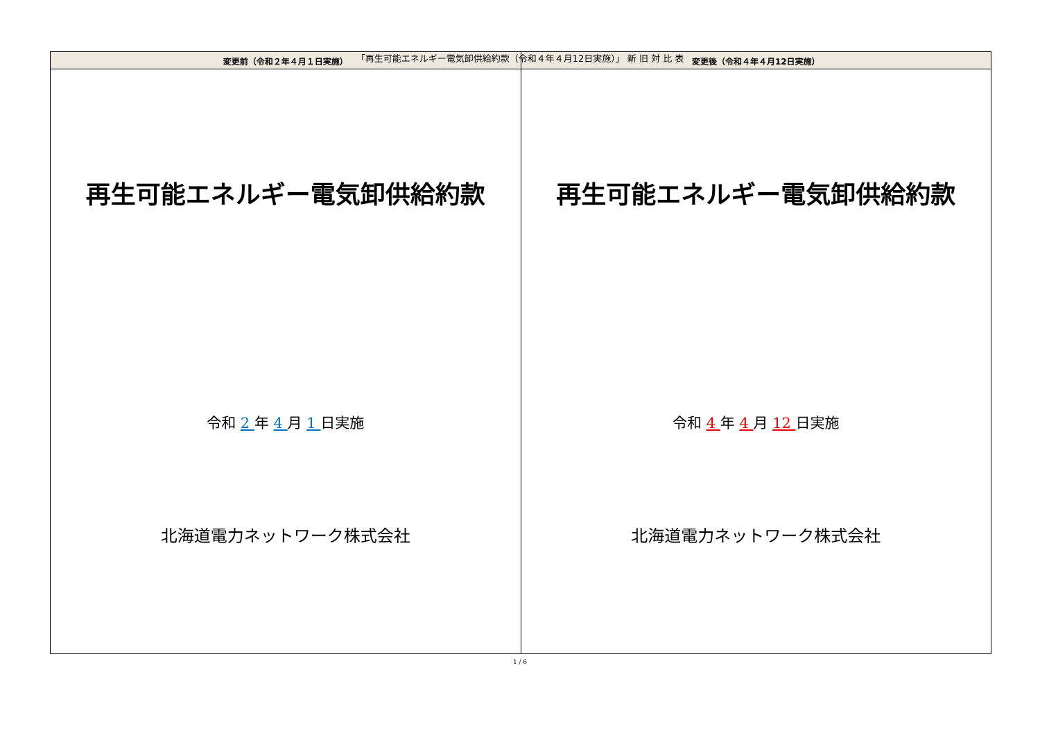「再生可能エネルギー電気卸供給約款（令和４年４月12日実施）」 新 旧 対 比 表
| 変更前（令和２年４月１日実施） | 変更後（令和４年４月12日実施） |
| --- | --- |
| 再生可能エネルギー電気卸供給約款 令和 2 年 4 月 1 日実施 北海道電力ネットワーク株式会社 | 再生可能エネルギー電気卸供給約款 令和 4 年 4 月 12 日実施 北海道電力ネットワーク株式会社 |
1 / 6